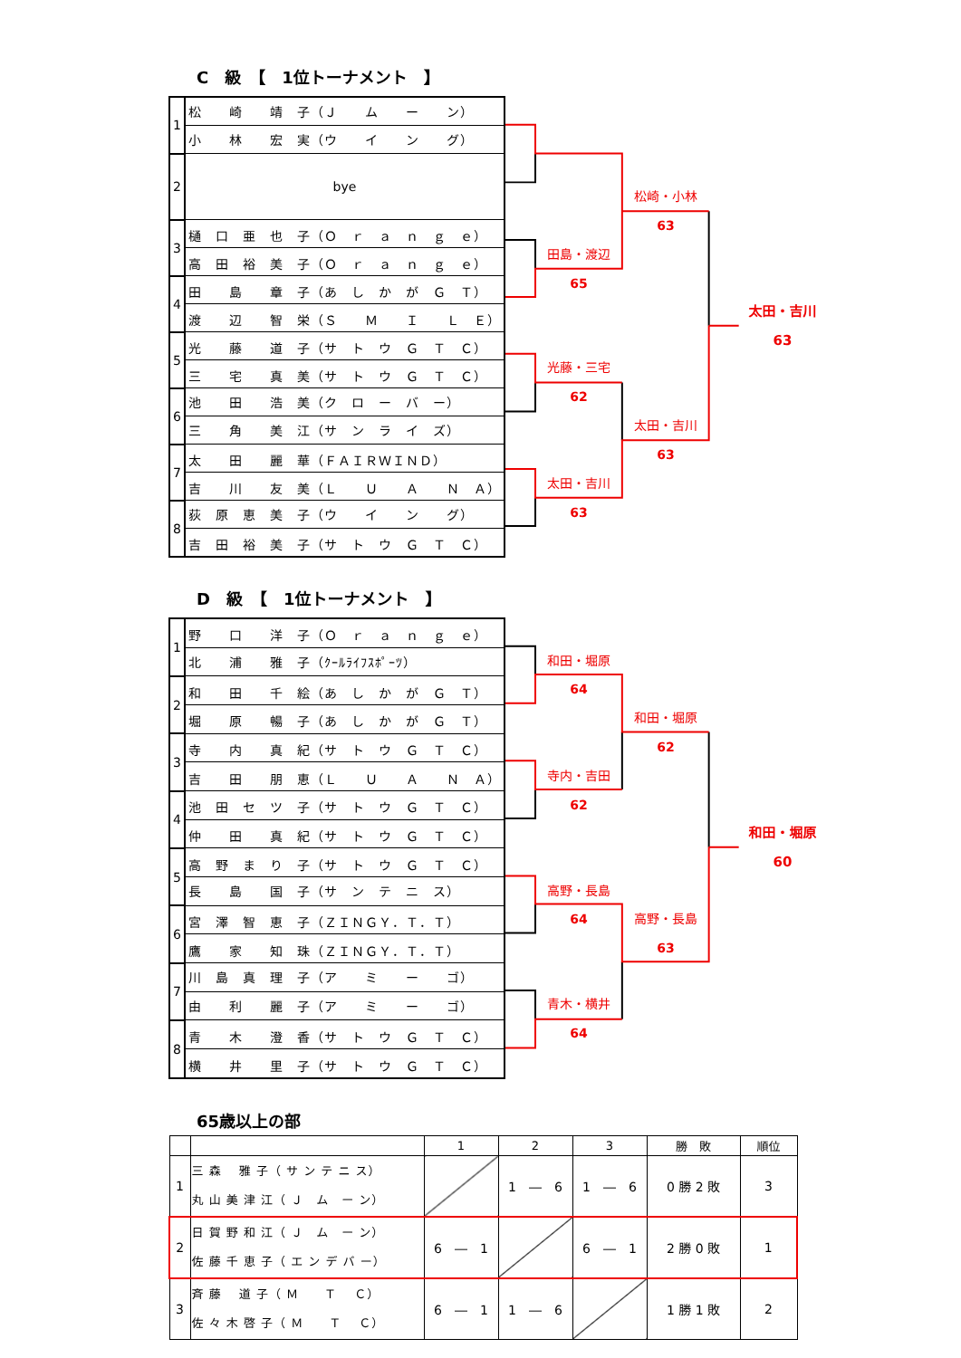C　級　【　1位トーナメント　】
| 1 | 松 崎 靖 子（Ｊ ム ー ン） |
| | 小 林 宏 実（ウ イ ン グ） |
| 2 | bye |
| 3 | 樋 口 亜 也 子（Ｏ ｒ ａ ｎ ｇ ｅ） |
| | 高 田 裕 美 子（Ｏ ｒ ａ ｎ ｇ ｅ） |
| 4 | 田 島 章 子（あ し か が Ｇ Ｔ） |
| | 渡 辺 智 栄（Ｓ Ｍ Ｉ Ｌ Ｅ） |
| 5 | 光 藤 道 子（サ ト ウ Ｇ Ｔ Ｃ） |
| | 三 宅 真 美（サ ト ウ Ｇ Ｔ Ｃ） |
| 6 | 池 田 浩 美（ク ロ ー バ ー） |
| | 三 角 美 江（サ ン ラ イ ズ） |
| 7 | 太 田 麗 華（ＦＡＩＲＷＩＮＤ） |
| | 吉 川 友 美（Ｌ Ｕ Ａ Ｎ Ａ） |
| 8 | 荻 原 恵 美 子（ウ イ ン グ） |
| | 吉 田 裕 美 子（サ ト ウ Ｇ Ｔ Ｃ） |
田島・渡辺
65
光藤・三宅
62
太田・吉川
63
松崎・小林
63
太田・吉川
63
太田・吉川
63
D　級　【　1位トーナメント　】
| 1 | 野 口 洋 子（Ｏ ｒ ａ ｎ ｇ ｅ） |
| | 北 浦 雅 子（ｸｰﾙﾗｲﾌｽﾎﾟｰﾂ） |
| 2 | 和 田 千 絵（あ し か が Ｇ Ｔ） |
| | 堀 原 暢 子（あ し か が Ｇ Ｔ） |
| 3 | 寺 内 真 紀（サ ト ウ Ｇ Ｔ Ｃ） |
| | 吉 田 朋 恵（Ｌ Ｕ Ａ Ｎ Ａ） |
| 4 | 池 田 セ ツ 子（サ ト ウ Ｇ Ｔ Ｃ） |
| | 仲 田 真 紀（サ ト ウ Ｇ Ｔ Ｃ） |
| 5 | 高 野 ま り 子（サ ト ウ Ｇ Ｔ Ｃ） |
| | 長 島 国 子（サ ン テ ニ ス） |
| 6 | 宮 澤 智 恵 子（ＺＩＮＧＹ．Ｔ．Ｔ） |
| | 鷹 家 知 珠（ＺＩＮＧＹ．Ｔ．Ｔ） |
| 7 | 川 島 真 理 子（ア ミ ー ゴ） |
| | 由 利 麗 子（ア ミ ー ゴ） |
| 8 | 青 木 澄 香（サ ト ウ Ｇ Ｔ Ｃ） |
| | 横 井 里 子（サ ト ウ Ｇ Ｔ Ｃ） |
和田・堀原
64
寺内・吉田
62
高野・長島
64
青木・横井
64
和田・堀原
62
高野・長島
63
和田・堀原
60
65歳以上の部
| | | 1 | 2 | 3 | 勝 敗 | 順位 |
| --- | --- | --- | --- | --- | --- | --- |
| 1 | 三 森 雅 子（ サ ン テ ニ ス） 丸 山 美 津 江（ Ｊ ム ー ン） | | 1 ― 6 | 1 ― 6 | 0 勝 2 敗 | 3 |
| 2 | 日 賀 野 和 江（ Ｊ ム ー ン） 佐 藤 千 恵 子（ エ ン デ バ ー） | 6 ― 1 | | 6 ― 1 | 2 勝 0 敗 | 1 |
| 3 | 斉 藤 道 子（ Ｍ Ｔ Ｃ） 佐 々 木 啓 子（ Ｍ Ｔ Ｃ） | 6 ― 1 | 1 ― 6 | | 1 勝 1 敗 | 2 |